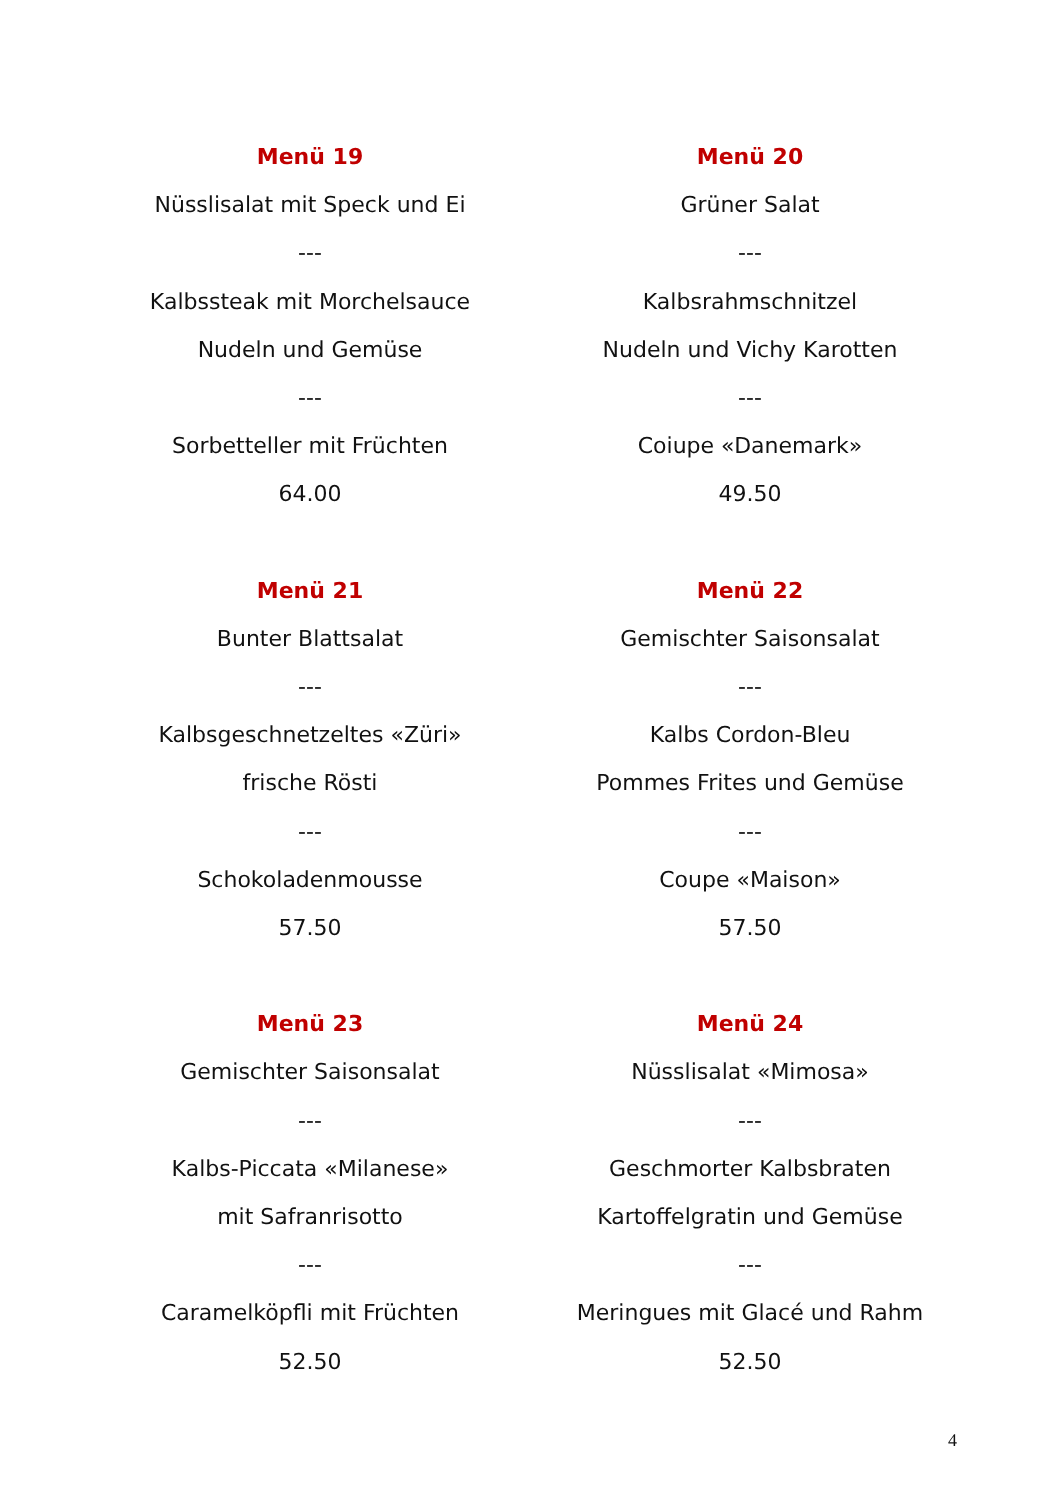Menü 19
Nüsslisalat mit Speck und Ei
---
Kalbssteak mit Morchelsauce
Nudeln und Gemüse
---
Sorbetteller mit Früchten
64.00
Menü 20
Grüner Salat
---
Kalbsrahmschnitzel
Nudeln und Vichy Karotten
---
Coiupe «Danemark»
49.50
Menü 21
Bunter Blattsalat
---
Kalbsgeschnetzeltes «Züri»
frische Rösti
---
Schokoladenmousse
57.50
Menü 22
Gemischter Saisonsalat
---
Kalbs Cordon-Bleu
Pommes Frites und Gemüse
---
Coupe «Maison»
57.50
Menü 23
Gemischter Saisonsalat
---
Kalbs-Piccata «Milanese»
mit Safranrisotto
---
Caramelköpfli mit Früchten
52.50
Menü 24
Nüsslisalat «Mimosa»
---
Geschmorter Kalbsbraten
Kartoffelgratin und Gemüse
---
Meringues mit Glacé und Rahm
52.50
4